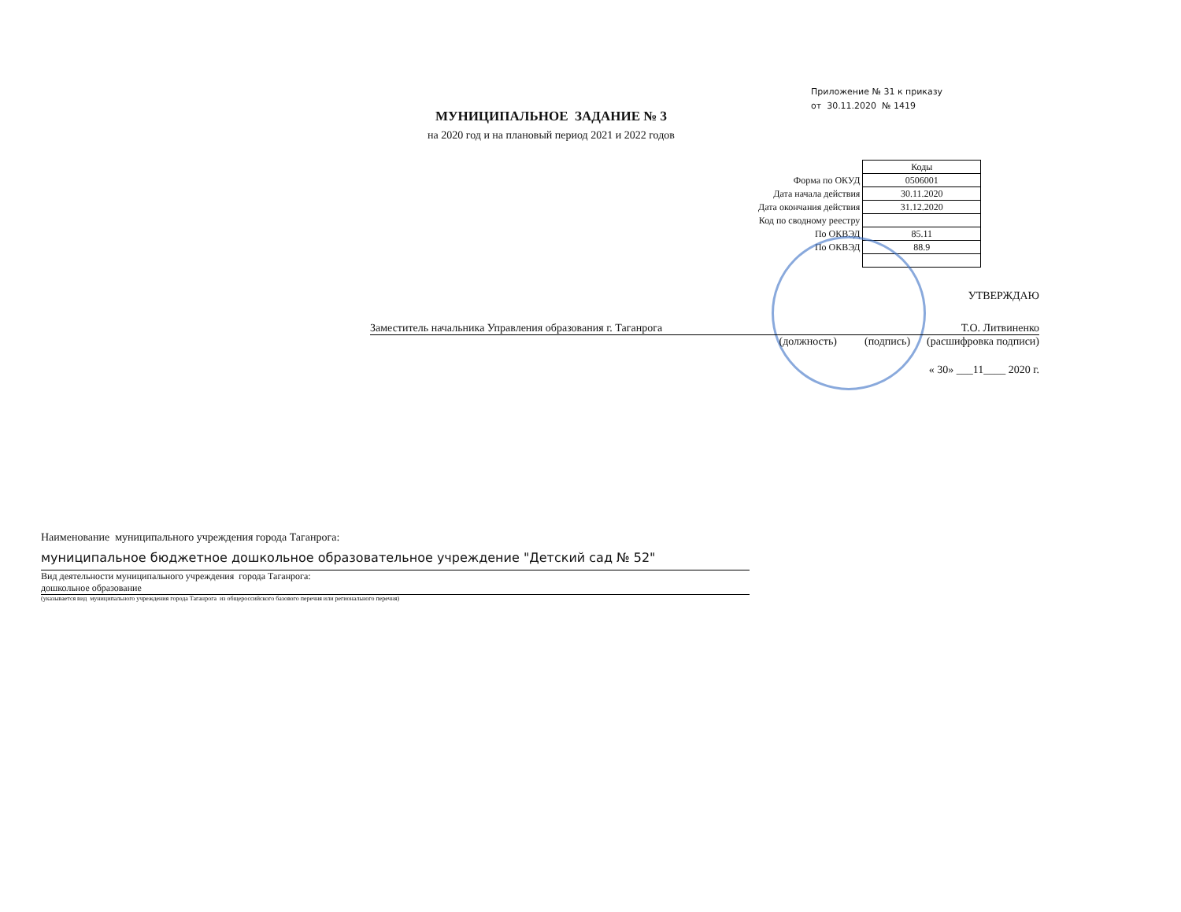Приложение № 31 к приказу
от 30.11.2020 № 1419
МУНИЦИПАЛЬНОЕ ЗАДАНИЕ № 3
на 2020 год и на плановый период 2021 и 2022 годов
| | Коды |
| Форма по ОКУД | 0506001 |
| Дата начала действия | 30.11.2020 |
| Дата окончания действия | 31.12.2020 |
| Код по сводному реестру | |
| По ОКВЭД | 85.11 |
| По ОКВЭД | 88.9 |
УТВЕРЖДАЮ
Заместитель начальника Управления образования г. Таганрога Т.О. Литвиненко
(должность) (подпись) (расшифровка подписи)
« 30» ___11____ 2020 г.
Наименование муниципального учреждения города Таганрога:
муниципальное бюджетное дошкольное образовательное учреждение "Детский сад № 52"
Вид деятельности муниципального учреждения города Таганрога:
дошкольное образование
(указывается вид муниципального учреждения города Таганрога из общероссийского базового перечня или регионального перечня)